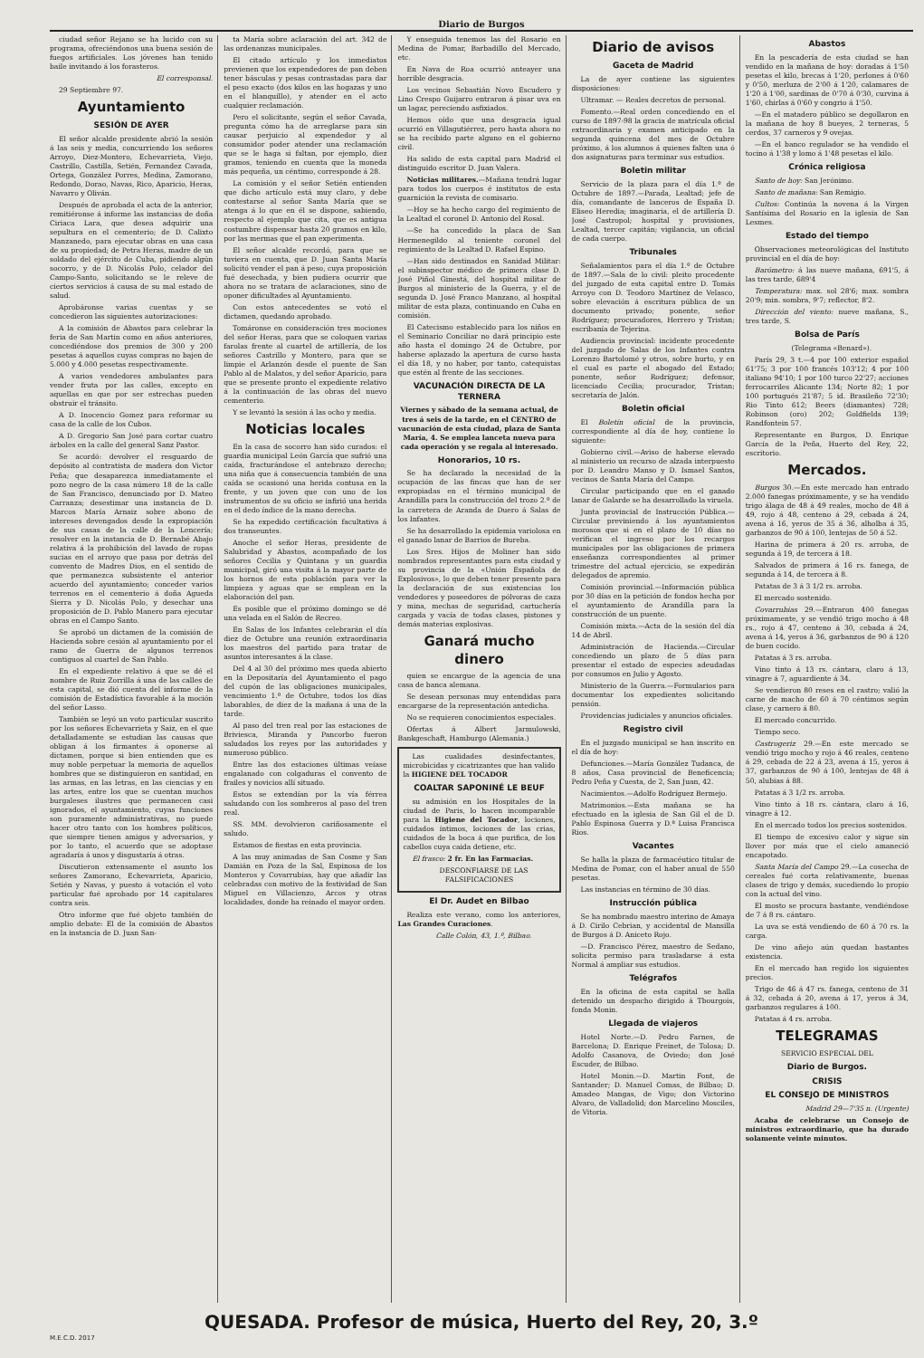Diario de Burgos
ciudad señor Rejano se ha lucido con su programa, ofreciéndonos una buena sesión de fuegos artificiales. Los jóvenes han tenido baile invitando á los forasteros.
El corresponsal.
29 Septiembre 97.
Ayuntamiento
SESIÓN DE AYER
El señor alcalde presidente abrió la sesión á las seis y media, concurriendo los señores Arroyo, Diez-Montero, Echevarrieta, Viejo, Castrillo, Castilla, Setién, Fernandez Cavada, Ortega, González Porres, Medina, Zamorano, Redondo, Dorao, Navas, Rico, Aparicio, Heras, Navarro y Oliván.
Después de aprobada el acta de la anterior, remitiéronse á informe las instancias de doña Ciriaca Lara, que desea adquirir una sepultura en el cementerio; de D. Calixto Manzanedo, para ejecutar obras en una casa de su propiedad; de Petra Heras, madre de un soldado del ejército de Cuba, pidiendo algún socorro, y de D. Nicolás Polo, celador del Campo-Santo, solicitando se le releve de ciertos servicios á causa de su mal estado de salud.
Aprobáronse varias cuentas y se concedieron las siguientes autorizaciones:
A la comisión de Abastos para celebrar la feria de San Martin como en años anteriores, concediéndose dos premios de 300 y 200 pesetas á aquellos cuyas compras no bajen de 5.000 y 4.000 pesetas respectivamente.
A varios vendedores ambulantes para vender fruta por las calles, excepto en aquellas en que por ser estrechas pueden obstruir el tránsito.
A D. Inocencio Gomez para reformar su casa de la calle de los Cubos.
A D. Gregorio San José para cortar cuatro árboles en la calle del general Sanz Pastor.
Se acordó: devolver el resguardo de depósito al contratista de madera don Victor Peña; que desaparezca inmediatamente el pozo negro de la casa número 18 de la calle de San Francisco, denunciado por D. Mateo Carranza; desestimar una instancia de D. Marcos María Arnaiz sobre abono de intereses devengados desde la expropiación de sus casas de la calle de la Lencería; resolver en la instancia de D. Bernabé Abajo relativa á la prohibición del lavado de ropas sucias en el arroyo que pasa por detrás del convento de Madres Dios, en el sentido de que permanezca subsistente el anterior acuerdo del ayuntamiento; conceder varios terrenos en el cementerio á doña Agueda Sierra y D. Nicolás Polo, y desechar una proposición de D. Pablo Manero para ejecutar obras en el Campo Santo.
Se aprobó un dictamen de la comisión de Hacienda sobre cesión al ayuntamiento por el ramo de Guerra de algunos terrenos contiguos al cuartel de San Pablo.
En el expediente relativo á que se dé el nombre de Ruiz Zorrilla á una de las calles de esta capital, se dió cuenta del informe de la comisión de Estadística favorable á la moción del señor Lasso.
También se leyó un voto particular suscrito por los señores Echevarrieta y Saiz, en el que detalladamente se estudian las causas que obligan á los firmantes á oponerse al dictamen, porque si bien entienden que es muy noble perpetuar la memoria de aquellos hombres que se distinguieron en santidad, en las armas, en las letras, en las ciencias y en las artes, entre los que se cuentan muchos burgaleses ilustres que permanecen casi ignorados, el ayuntamiento, cuyas funciones son puramente administrativas, no puede hacer otro tanto con los hombres políticos, que siempre tienen amigos y adversarios, y por lo tanto, el acuerdo que se adoptase agradaría á unos y disgustaría á otras.
Discutieron extensamente el asunto los señores Zamorano, Echevarrieta, Aparicio, Setién y Navas, y puesto á votación el voto particular fué aprobado por 14 capitulares contra seis.
Otro informe que fué objeto también de amplio debate: El de la comisión de Abastos en la instancia de D. Juan San-
ta María sobre aclaración del art. 342 de las ordenanzas municipales.
El citado artículo y los inmediatos previenen que los expendedores de pan deben tener básculas y pesas contrastadas para dar el peso exacto (dos kilos en las hogazas y uno en el blanquillo), y atender en el acto cualquier reclamación.
Pero el solicitante, según el señor Cavada, pregunta cómo ha de arreglarse para sin causar perjuicio al expendedor y al consumidor poder atender una reclamación que se le haga si faltan, por ejemplo, diez gramos, teniendo en cuenta que la moneda más pequeña, un céntimo, corresponde á 28.
La comisión y el señor Setién entienden que dicho artículo está muy claro, y debe contestarse al señor Santa María que se atenga á lo que en él se dispone, sabiendo, respecto al ejemplo que cita, que es antigua costumbre dispensar hasta 20 gramos en kilo, por las mermas que el pan experimenta.
El señor alcalde recordó, para que se tuviera en cuenta, que D. Juan Santa María solicitó vender el pan á peso, cuya proposición fué desechada, y bien pudiera ocurrir que ahora no se tratara de aclaraciones, sino de oponer dificultades al Ayuntamiento.
Con estos antecedentes se votó el dictamen, quedando aprobado.
Tomáronse en consideración tres mociones del señor Heras, para que se coloquen varias farolas frente al cuartel de artillería, de los señores Castrillo y Montero, para que se limpie el Arlanzón desde el puente de San Pablo al de Malatos, y del señor Aparicio, para que se presente pronto el expediente relativo á la continuación de las obras del nuevo cementerio.
Y se levantó la sesión á las ocho y media.
Noticias locales
En la casa de socorro han sido curados: el guardia municipal León García que sufrió una caída, fracturándose el antebrazo derecho; una niña que á consecuencia también de una caída se ocasionó una herida contusa en la frente, y un joven que con uno de los instrumentos de su oficio se infirió una herida en el dedo índice de la mano derecha.
Se ha expedido certificación facultativa á dos transeuntes.
Anoche el señor Heras, presidente de Salubridad y Abastos, acompañado de los señores Cecilia y Quintana y un guardia municipal, giró una visita á la mayor parte de los hornos de esta población para ver la limpieza y aguas que se emplean en la elaboración del pan.
Es posible que el próximo domingo se dé una velada en el Salón de Recreo.
En Salas de los Infantes celebrarán el día diez de Octubre una reunión extraordinaria los maestros del partido para tratar de asuntos interesantes á la clase.
Del 4 al 30 del próximo mes queda abierto en la Depositaría del Ayuntamiento el pago del cupón de las obligaciones municipales, vencimiento 1.º de Octubre, todos los días laborables, de diez de la mañana á una de la tarde.
Al paso del tren real por las estaciones de Briviesca, Miranda y Pancorbo fueron saludados los reyes por las autoridades y numeroso público.
Entre las dos estaciones últimas veíase engalanado con colgaduras el convento de frailes y novicios allí situado.
Estos se extendían por la vía férrea saludando con los sombreros al paso del tren real.
SS. MM. devolvieron cariñosamente el saludo.
Estamos de fiestas en esta provincia.
A las muy animadas de San Cosme y San Damián en Poza de la Sal, Espinosa de los Monteros y Covarrubias, hay que añadir las celebradas con motivo de la festividad de San Miguel en Villacienzo, Arcos y otras localidades, donde ha reinado el mayor orden.
Y enseguida tenemos las del Rosario en Medina de Pomar, Barbadillo del Mercado, etc.
En Nava de Roa ocurrió anteayer una horrible desgracia.
Los vecinos Sebastián Novo Escudero y Lino Crespo Guijarro entraron á pisar uva en un lagar, pereciendo asfixiados.
Hemos oído que una desgracia igual ocurrió en Villagutiérrez, pero hasta ahora no se ha recibido parte alguno en el gobierno civil.
Ha salido de esta capital para Madrid el distinguido escritor D. Juan Valera.
Noticias militares.—Mañana tendrá lugar para todos los cuerpos é institutos de esta guarnición la revista de comisario.
—Hoy se ha hecho cargo del regimiento de la Lealtad el coronel D. Antonio del Rosal.
—Se ha concedido la placa de San Hermenegildo al teniente coronel del regimiento de la Lealtad D. Rafael Espino.
—Han sido destinados en Sanidad Militar: el subinspector médico de primera clase D. José Piñol Ginestá, del hospital militar de Burgos al ministerio de la Guerra, y el de segunda D. José Franco Manzano, al hospital militar de esta plaza, continuando en Cuba en comisión.
El Catecismo establecido para los niños en el Seminario Conciliar no dará principio este año hasta el domingo 24 de Octubre, por haberse aplazado la apertura de curso hasta el día 18, y no haber, por tanto, catequistas que estén al frente de las secciones.
VACUNACIÓN DIRECTA DE LA TERNERA
Viernes y sábado de la semana actual, de tres á seis de la tarde, en el CENTRO de vacunación de esta ciudad, plaza de Santa María, 4. Se emplea lanceta nueva para cada operación y se regala al interesado.
Honorarios, 10 rs.
Se ha declarado la necesidad de la ocupación de las fincas que han de ser expropiadas en el término municipal de Arandilla para la construcción del trozo 2.º de la carretera de Aranda de Duero á Salas de los Infantes.
Se ha desarrollado la epidemia variolosa en el ganado lanar de Barrios de Bureba.
Los Sres. Hijos de Moliner han sido nombrados representantes para esta ciudad y su provincia de la «Unión Española de Explosivos», lo que deben tener presente para la declaración de sus existencias los vendedores y poseedores de pólvoras de caza y mina, mechas de seguridad, cartuchería cargada y vacía de todas clases, pistones y demás materias explosivas.
Ganará mucho dinero
quien se encargue de la agencia de una casa de banca alemana.
Se desean personas muy entendidas para encargarse de la representación antedicha.
No se requieren conocimientos especiales.
Ofertas á Albert Jarmulowski, Bankgeschaft, Hamburgo (Alemania.)
Las cualidades desinfectantes, microbicidas y cicatrizantes que han valido la HIGIENE DEL TOCADOR
COALTAR SAPONINÉ LE BEUF
su admisión en los Hospitales de la ciudad de Paris, lo hacen incomparable para la Higiene del Tocador, lociones, cuidados íntimos, lociones de las crias, cuidados de la boca á que purifica, de los cabellos cuya caida detiene, etc.
El frasco: 2 fr. En las Farmacias.
DESCONFIARSE DE LAS FALSIFICACIONES
El Dr. Audet en Bilbao
Realiza este verano, como los anteriores, Las Grandes Curaciones.
Calle Colón, 43, 1.º, Bilbao.
Diario de avisos
Gaceta de Madrid
La de ayer contiene las siguientes disposiciones:
Ultramar. — Reales decretos de personal.
Fomento.—Real orden concediendo en el curso de 1897-98 la gracia de matrícula oficial extraordinaria y examen anticipado en la segunda quincena del mes de Octubre próximo, á los alumnos á quienes falten una ó dos asignaturas para terminar sus estudios.
Boletin militar
Servicio de la plaza para el día 1.º de Octubre de 1897.—Parada, Lealtad; jefe de día, comandante de lanceros de España D. Eliseo Heredia; imaginaria, el de artillería D. José Castropol; hospital y provisiones, Lealtad, tercer capitán; vigilancia, un oficial de cada cuerpo.
Tribunales
Señalamientos para el día 1.º de Octubre de 1897.—Sala de lo civil: pleito procedente del juzgado de esta capital entre D. Tomás Arroyo con D. Teodoro Martínez de Velasco, sobre elevación á escritura pública de un documento privado; ponente, señor Rodríguez; procuradores, Herrero y Tristan; escribanía de Tejerina.
Audiencia provincial: incidente procedente del juzgado de Salas de los Infantes contra Lorenzo Bartolomé y otros, sobre hurto, y en el cual es parte el abogado del Estado; ponente, señor Rodríguez; defensor, licenciado Cecilia; procurador, Tristan; secretaría de Jalón.
Boletin oficial
El Boletín oficial de la provincia, correspondiente al día de hoy, contiene lo siguiente:
Gobierno civil.—Aviso de haberse elevado al ministerio un recurso de alzada interpuesto por D. Leandro Manso y D. Ismael Santos, vecinos de Santa María del Campo.
Circular participando que en el ganado lanar de Galarde se ha desarrollado la viruela.
Junta provincial de Instrucción Pública.—Circular previniendo á los ayuntamientos morosos que si en el plazo de 10 días no verifican el ingreso por los recargos municipales por las obligaciones de primera enseñanza correspondientes al primer trimestre del actual ejercicio, se expedirán delegados de apremio.
Comisión provincial.—Información pública por 30 días en la petición de fondos hecha por el ayuntamiento de Arandilla para la construcción de un puente.
Comisión mixta.—Acta de la sesión del día 14 de Abril.
Administración de Hacienda.—Circular concediendo un plazo de 5 días para presentar el estado de especies adeudadas por consumos en Julio y Agosto.
Ministerio de la Guerra.—Formularios para documentar los expedientes solicitando pensión.
Providencias judiciales y anuncios oficiales.
Registro civil
En el juzgado municipal se han inscrito en el día de hoy:
Defunciones.—María González Tudanca, de 8 años, Casa provincial de Beneficencia; Pedro Peña y Cuesta, de 2, San Juan, 42.
Nacimientos.—Adolfo Rodríguez Bermejo.
Matrimonios.—Esta mañana se ha efectuado en la iglesia de San Gil el de D. Pablo Espinosa Guerra y D.ª Luisa Francisca Rios.
Vacantes
Se halla la plaza de farmacéutico titular de Medina de Pomar, con el haber anual de 550 pesetas.
Las instancias en término de 30 días.
Instrucción pública
Se ha nombrado maestro interino de Amaya á D. Cirilo Cebrian, y accidental de Mansilla de Burgos á D. Aniceto Rojo.
—D. Francisco Pérez, maestro de Sedano, solicita permiso para trasladarse á esta Normal á ampliar sus estudios.
Telégrafos
En la oficina de esta capital se halla detenido un despacho dirigido á Tbourgois, fonda Monin.
Llegada de viajeros
Hotel Norte.—D. Pedro Farnes, de Barcelona; D. Enrique Freinet, de Tolosa; D. Adolfo Casanova, de Oviedo; don José Escuder, de Bilbao.
Hotel Monin.—D. Martin Font, de Santander; D. Manuel Comas, de Bilbao; D. Amadeo Mangas, de Vigo; don Victorino Alvaro, de Valladolid; don Marcelino Mosciles, de Vitoria.
Abastos
En la pescadería de esta ciudad se han vendido en la mañana de hoy: doradas á 1'50 pesetas el kilo, brecas á 1'20, perlones á 0'60 y 0'50, merluza de 2'00 á 1'20, calamares de 1'20 á 1'00, sardinas de 0'70 á 0'30, curvina á 1'60, chirlas á 0'60 y congrio á 1'50.
—En el matadero público se degollaron en la mañana de hoy 8 bueyes, 2 terneras, 5 cerdos, 37 carneros y 9 ovejas.
—En el banco regulador se ha vendido el tocino á 1'38 y lomo á 1'48 pesetas el kilo.
Crónica religiosa
Santo de hoy: San Jerónimo.
Santo de mañana: San Remigio.
Cultos: Continúa la novena á la Virgen Santísima del Rosario en la iglesia de San Lesmes.
Estado del tiempo
Observaciones meteorológicas del Instituto provincial en el día de hoy:
Barómetro: á las nueve mañana, 691'5, á las tres tarde, 689'4
Temperatura: max. sol 28'6; max. sombra 20'9; min. sombra, 9'7; reflector, 8'2.
Dirección del viento: nueve mañana, S., tres tarde, S.
Bolsa de París
(Telegrama «Benard»).
París 29, 3 t.—4 por 100 exterior español 61'75; 3 por 100 francés 103'12; 4 por 100 italiano 94'10; 1 por 100 turco 22'27; acciones ferrocarriles Alicante 134; Norte 82; 1 por 100 portugués 21'87; 5 id. Brasileño 72'30; Rio Tinto 612; Beers (diamantes) 728; Robinson (oro) 202; Goldfields 139; Randfontein 57.
Representante en Burgos, D. Enrique García de la Peña, Huerto del Rey, 22, escritorio.
Mercados.
Burgos 30.—En este mercado han entrado 2.000 fanegas próximamente, y se ha vendido trigo álaga de 48 á 49 reales, mocho de 48 á 49, rojo á 48, centeno á 29, cebada á 24, avena á 16, yeros de 35 á 36, alholba á 35, garbanzos de 90 á 100, lentejas de 50 á 52.
Harina de primera á 20 rs. arroba, de segunda á 19, de tercera á 18.
Salvados de primera á 16 rs. fanega, de segunda á 14, de tercera á 8.
Patatas de 3 á 3 1/2 rs. arroba.
El mercado sostenido.
Covarrubias 29.—Entraron 400 fanegas próximamente, y se vendió trigo mocho á 48 rs., rojo á 47, centeno á 30, cebada á 24, avena á 14, yeros á 36, garbanzos de 90 á 120 de buen cocido.
Patatas á 3 rs. arroba.
Vino tinto á 13 rs. cántara, claro á 13, vinagre á 7, aguardiente á 34.
Se vendieron 80 reses en el rastro; valió la carne de macho de 60 á 70 céntimos según clase, y carnero á 80.
El mercado concurrido.
Tiempo seco.
Castrogeriz 29.—En este mercado se vendió trigo mocho y rojo á 46 reales, centeno á 29, cebada de 22 á 23, avena á 15, yeros á 37, garbanzos de 90 á 100, lentejas de 48 á 50, alubias á 88.
Patatas á 3 1/2 rs. arroba.
Vino tinto á 18 rs. cántara, claro á 16, vinagre á 12.
En el mercado todos los precios sostenidos.
El tiempo de excesivo calor y sigue sin llover por más que el cielo amaneció encapotado.
Santa María del Campo 29.—La cosecha de cereales fué corta relativamente, buenas clases de trigo y demás, sucediendo lo propio con la actual del vino.
El mosto se procura bastante, vendiéndose de 7 á 8 rs. cántaro.
La uva se está vendiendo de 60 á 70 rs. la carga.
De vino añejo aún quedan bastantes existencia.
En el mercado han regido los siguientes precios.
Trigo de 46 á 47 rs. fanega, centeno de 31 á 32, cebada á 20, avena á 17, yeros á 34, garbanzos regulares á 100.
Patatas á 4 rs. arroba.
TELEGRAMAS
SERVICIO ESPECIAL DEL
Diario de Burgos.
CRISIS
EL CONSEJO DE MINISTROS
Madrid 29—7'35 n. (Urgente)
Acaba de celebrarse un Consejo de ministros extraordinario, que ha durado solamente veinte minutos.
QUESADA. Profesor de música, Huerto del Rey, 20, 3.º
M.E.C.D. 2017